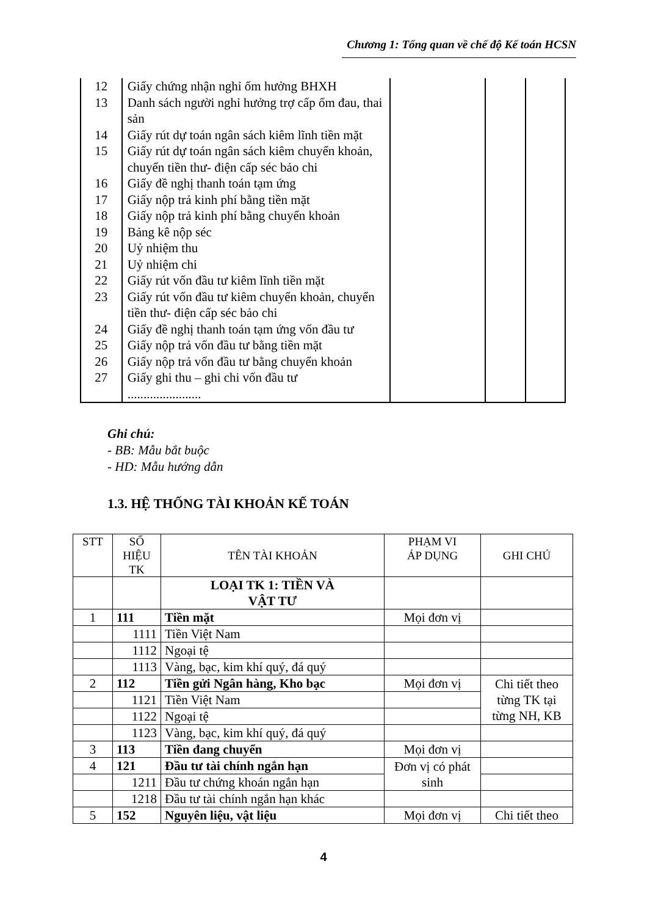Chương 1: Tổng quan về chế độ Kế toán HCSN
| 12 | Giấy chứng nhận nghỉ ốm hưởng BHXH | | | |
| 13 | Danh sách người nghỉ hưởng trợ cấp ốm đau, thai sản | | | |
| 14 | Giấy rút dự toán ngân sách kiêm lĩnh tiền mặt | | | |
| 15 | Giấy rút dự toán ngân sách kiêm chuyển khoản, chuyển tiền thư- điện cấp séc bảo chi | | | |
| 16 | Giấy đề nghị thanh toán tạm ứng | | | |
| 17 | Giấy nộp trả kinh phí bằng tiền mặt | | | |
| 18 | Giấy nộp trả kinh phí bằng chuyển khoản | | | |
| 19 | Bảng kê nộp séc | | | |
| 20 | Uỷ nhiệm thu | | | |
| 21 | Uỷ nhiệm chi | | | |
| 22 | Giấy rút vốn đầu tư kiêm lĩnh tiền mặt | | | |
| 23 | Giấy rút vốn đầu tư kiêm chuyển khoản, chuyển tiền thư- điện cấp séc bảo chi | | | |
| 24 | Giấy đề nghị thanh toán tạm ứng vốn đầu tư | | | |
| 25 | Giấy nộp trả vốn đầu tư bằng tiền mặt | | | |
| 26 | Giấy nộp trả vốn đầu tư bằng chuyển khoản | | | |
| 27 | Giấy ghi thu – ghi chi vốn đầu tư ....................... | | | |
Ghi chú:
- BB: Mẫu bắt buộc
- HD: Mẫu hướng dẫn
1.3. HỆ THỐNG TÀI KHOẢN KẾ TOÁN
| STT | SỐ HIỆU TK | TÊN TÀI KHOẢN | PHẠM VI ÁP DỤNG | GHI CHÚ |
| --- | --- | --- | --- | --- |
| | | LOẠI TK 1: TIỀN VÀ VẬT TƯ | | |
| 1 | 111 | Tiền mặt | Mọi đơn vị | |
| | 1111 | Tiền Việt Nam | | |
| | 1112 | Ngoại tệ | | |
| | 1113 | Vàng, bạc, kim khí quý, đá quý | | |
| 2 | 112 | Tiền gửi Ngân hàng, Kho bạc | Mọi đơn vị | Chi tiết theo từng TK tại từng NH, KB |
| | 1121 | Tiền Việt Nam | | |
| | 1122 | Ngoại tệ | | |
| | 1123 | Vàng, bạc, kim khí quý, đá quý | | |
| 3 | 113 | Tiền đang chuyển | Mọi đơn vị | |
| 4 | 121 | Đầu tư tài chính ngắn hạn | Đơn vị có phát sinh | |
| | 1211 | Đầu tư chứng khoán ngắn hạn | | |
| | 1218 | Đầu tư tài chính ngắn hạn khác | | |
| 5 | 152 | Nguyên liệu, vật liệu | Mọi đơn vị | Chi tiết theo |
4